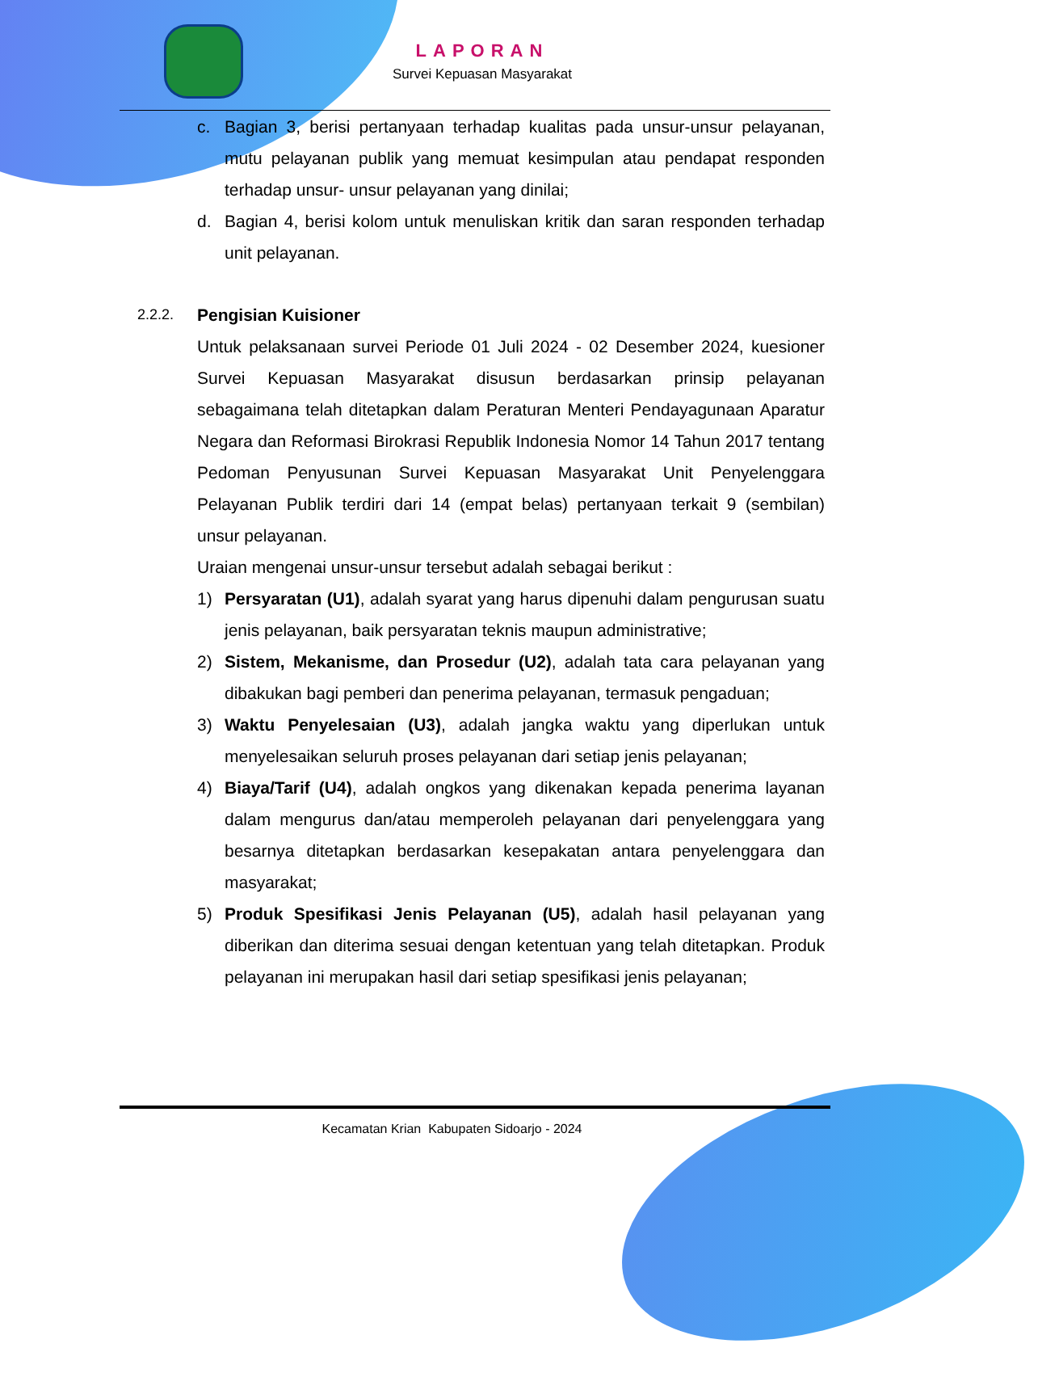LAPORAN
Survei Kepuasan Masyarakat
c. Bagian 3, berisi pertanyaan terhadap kualitas pada unsur-unsur pelayanan, mutu pelayanan publik yang memuat kesimpulan atau pendapat responden terhadap unsur- unsur pelayanan yang dinilai;
d. Bagian 4, berisi kolom untuk menuliskan kritik dan saran responden terhadap unit pelayanan.
2.2.2. Pengisian Kuisioner
Untuk pelaksanaan survei Periode 01 Juli 2024 - 02 Desember 2024, kuesioner Survei Kepuasan Masyarakat disusun berdasarkan prinsip pelayanan sebagaimana telah ditetapkan dalam Peraturan Menteri Pendayagunaan Aparatur Negara dan Reformasi Birokrasi Republik Indonesia Nomor 14 Tahun 2017 tentang Pedoman Penyusunan Survei Kepuasan Masyarakat Unit Penyelenggara Pelayanan Publik terdiri dari 14 (empat belas) pertanyaan terkait 9 (sembilan) unsur pelayanan.
Uraian mengenai unsur-unsur tersebut adalah sebagai berikut :
1) Persyaratan (U1), adalah syarat yang harus dipenuhi dalam pengurusan suatu jenis pelayanan, baik persyaratan teknis maupun administrative;
2) Sistem, Mekanisme, dan Prosedur (U2), adalah tata cara pelayanan yang dibakukan bagi pemberi dan penerima pelayanan, termasuk pengaduan;
3) Waktu Penyelesaian (U3), adalah jangka waktu yang diperlukan untuk menyelesaikan seluruh proses pelayanan dari setiap jenis pelayanan;
4) Biaya/Tarif (U4), adalah ongkos yang dikenakan kepada penerima layanan dalam mengurus dan/atau memperoleh pelayanan dari penyelenggara yang besarnya ditetapkan berdasarkan kesepakatan antara penyelenggara dan masyarakat;
5) Produk Spesifikasi Jenis Pelayanan (U5), adalah hasil pelayanan yang diberikan dan diterima sesuai dengan ketentuan yang telah ditetapkan. Produk pelayanan ini merupakan hasil dari setiap spesifikasi jenis pelayanan;
Kecamatan Krian Kabupaten Sidoarjo - 2024